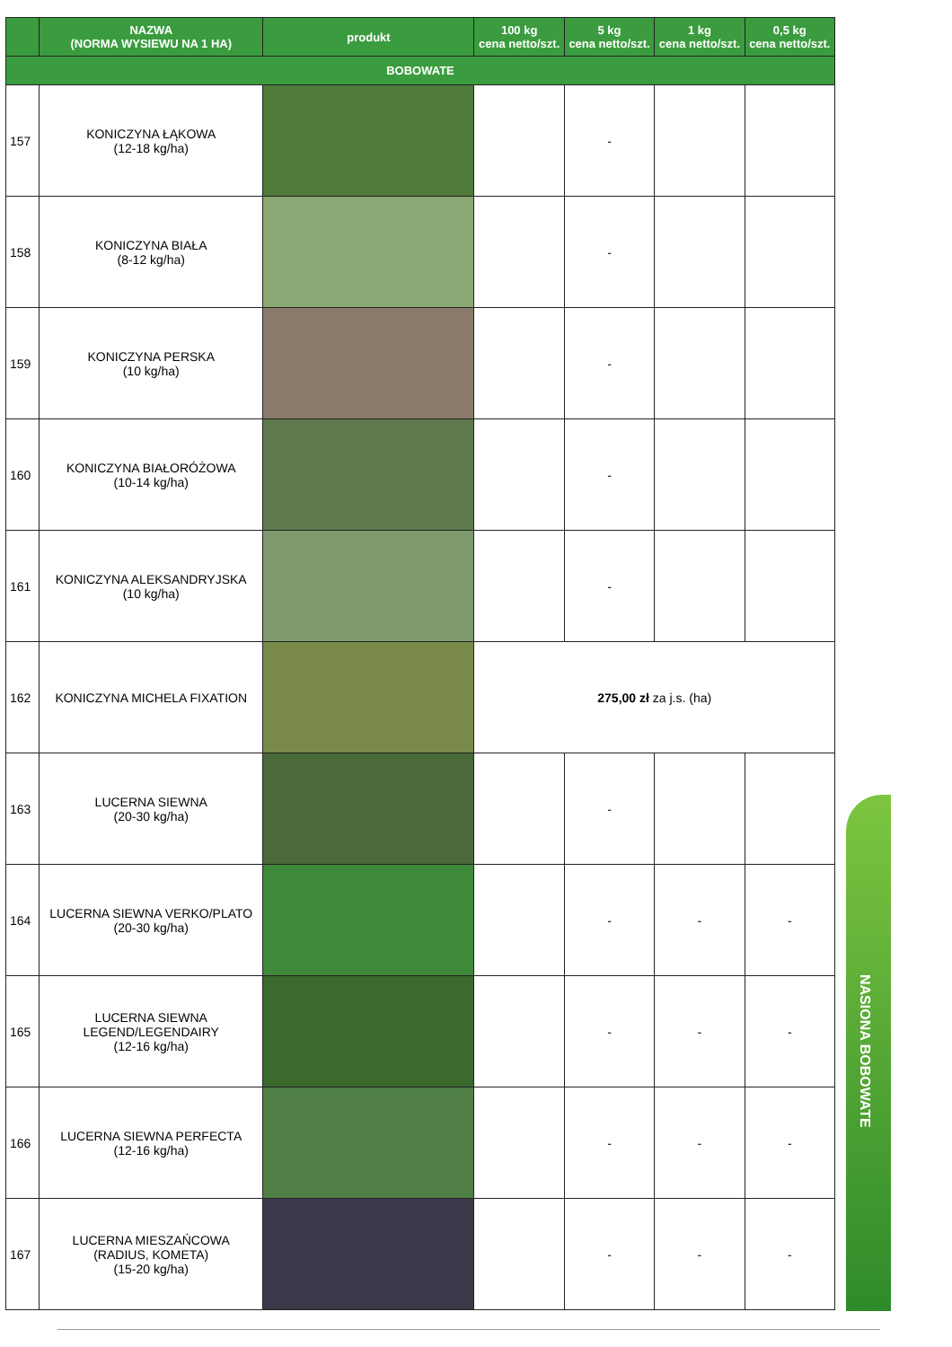| | NAZWA (NORMA WYSIEWU NA 1 HA) | produkt | 100 kg cena netto/szt. | 5 kg cena netto/szt. | 1 kg cena netto/szt. | 0,5 kg cena netto/szt. |
| --- | --- | --- | --- | --- | --- | --- |
| BOBOWATE | | | | | | |
| 157 | KONICZYNA ŁĄKOWA (12-18 kg/ha) | | | - | | |
| 158 | KONICZYNA BIAŁA (8-12 kg/ha) | | | - | | |
| 159 | KONICZYNA PERSKA (10 kg/ha) | | | - | | |
| 160 | KONICZYNA BIAŁORÓŻOWA (10-14 kg/ha) | | | - | | |
| 161 | KONICZYNA ALEKSANDRYJSKA (10 kg/ha) | | | - | | |
| 162 | KONICZYNA MICHELA FIXATION | | 275,00 zł za j.s. (ha) | | | |
| 163 | LUCERNA SIEWNA (20-30 kg/ha) | | | - | | |
| 164 | LUCERNA SIEWNA VERKO/PLATO (20-30 kg/ha) | | | - | - | - |
| 165 | LUCERNA SIEWNA LEGEND/LEGENDAIRY (12-16 kg/ha) | | | - | - | - |
| 166 | LUCERNA SIEWNA PERFECTA (12-16 kg/ha) | | | - | - | - |
| 167 | LUCERNA MIESZAŃCOWA (RADIUS, KOMETA) (15-20 kg/ha) | | | - | - | - |
NASIONA BOBOWATE